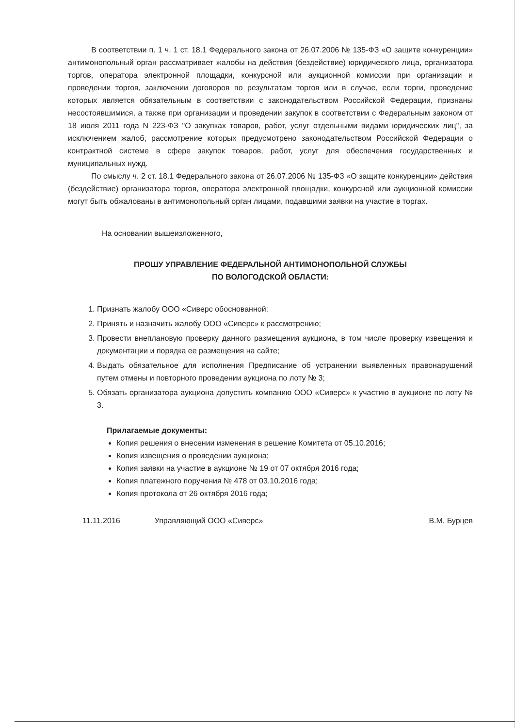В соответствии п. 1 ч. 1 ст. 18.1 Федерального закона от 26.07.2006 № 135-ФЗ «О защите конкуренции» антимонопольный орган рассматривает жалобы на действия (бездействие) юридического лица, организатора торгов, оператора электронной площадки, конкурсной или аукционной комиссии при организации и проведении торгов, заключении договоров по результатам торгов или в случае, если торги, проведение которых является обязательным в соответствии с законодательством Российской Федерации, признаны несостоявшимися, а также при организации и проведении закупок в соответствии с Федеральным законом от 18 июля 2011 года N 223-ФЗ "О закупках товаров, работ, услуг отдельными видами юридических лиц", за исключением жалоб, рассмотрение которых предусмотрено законодательством Российской Федерации о контрактной системе в сфере закупок товаров, работ, услуг для обеспечения государственных и муниципальных нужд.
По смыслу ч. 2 ст. 18.1 Федерального закона от 26.07.2006 № 135-ФЗ «О защите конкуренции» действия (бездействие) организатора торгов, оператора электронной площадки, конкурсной или аукционной комиссии могут быть обжалованы в антимонопольный орган лицами, подавшими заявки на участие в торгах.
На основании вышеизложенного,
ПРОШУ УПРАВЛЕНИЕ ФЕДЕРАЛЬНОЙ АНТИМОНОПОЛЬНОЙ СЛУЖБЫ
ПО ВОЛОГОДСКОЙ ОБЛАСТИ:
1. Признать жалобу ООО «Сиверс обоснованной;
2. Принять и назначить жалобу ООО «Сиверс» к рассмотрению;
3. Провести внеплановую проверку данного размещения аукциона, в том числе проверку извещения и документации и порядка ее размещения на сайте;
4. Выдать обязательное для исполнения Предписание об устранении выявленных правонарушений путем отмены и повторного проведении аукциона по лоту № 3;
5. Обязать организатора аукциона допустить компанию ООО «Сиверс» к участию в аукционе по лоту № 3.
Прилагаемые документы:
Копия решения о внесении изменения в решение Комитета от 05.10.2016;
Копия извещения о проведении аукциона;
Копия заявки на участие в аукционе № 19 от 07 октября 2016 года;
Копия платежного поручения № 478 от 03.10.2016 года;
Копия протокола от 26 октября 2016 года;
11.11.2016 Управляющий ООО «Сиверс» В.М. Бурцев